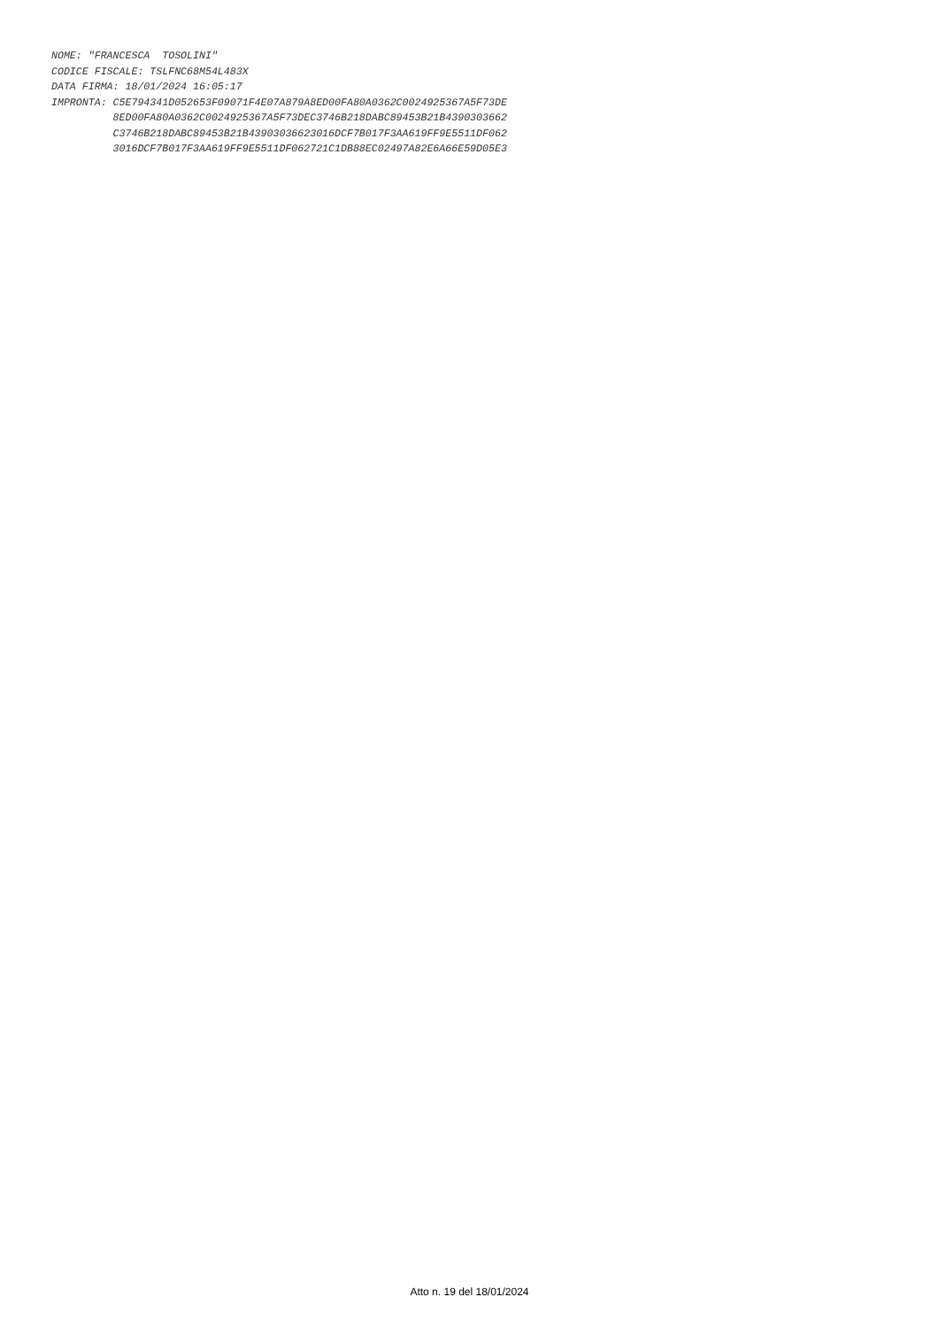NOME: "FRANCESCA  TOSOLINI"
CODICE FISCALE: TSLFNC68M54L483X
DATA FIRMA: 18/01/2024 16:05:17
IMPRONTA: C5E794341D052653F09071F4E07A879A8ED00FA80A0362C0024925367A5F73DE
          8ED00FA80A0362C0024925367A5F73DEC3746B218DABC89453B21B4390303662
          C3746B218DABC89453B21B43903036623016DCF7B017F3AA619FF9E5511DF062
          3016DCF7B017F3AA619FF9E5511DF062721C1DB88EC02497A82E6A66E59D05E3
Atto n. 19 del 18/01/2024